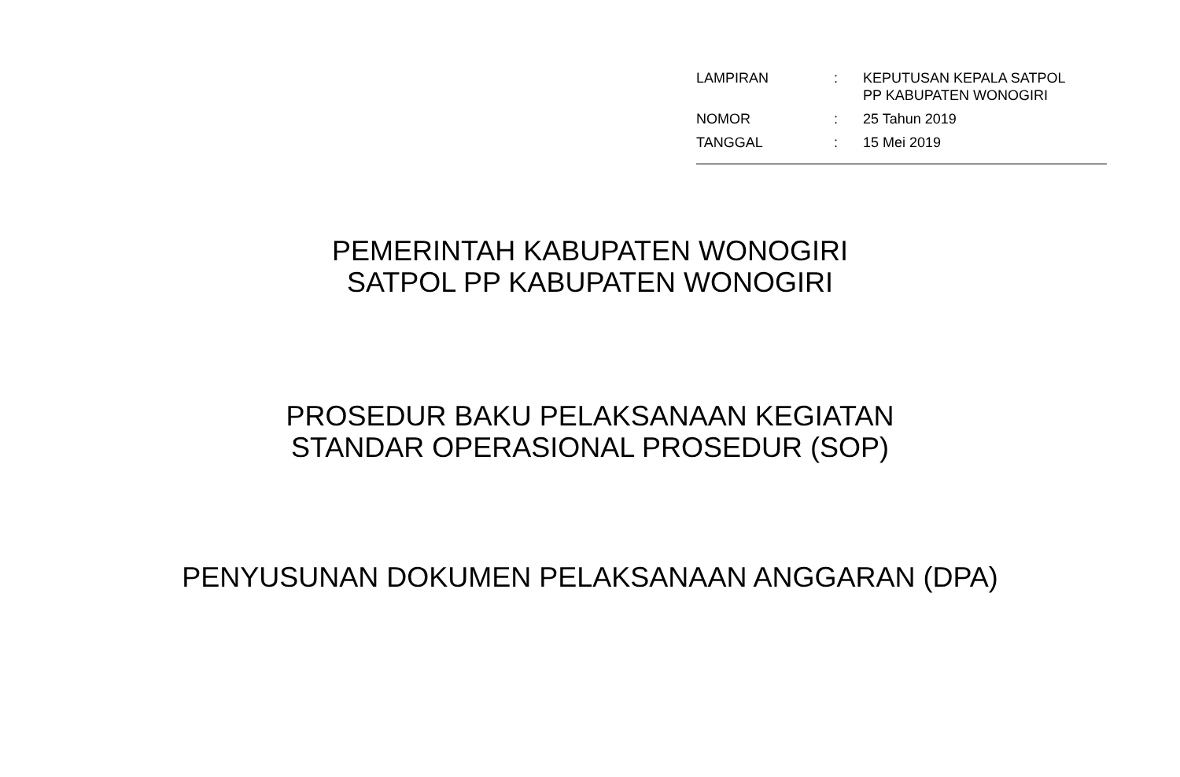| LAMPIRAN | : | KEPUTUSAN KEPALA SATPOL PP KABUPATEN WONOGIRI |
| NOMOR | : | 25 Tahun 2019 |
| TANGGAL | : | 15 Mei 2019 |
PEMERINTAH KABUPATEN WONOGIRI
SATPOL PP KABUPATEN WONOGIRI
PROSEDUR BAKU PELAKSANAAN KEGIATAN
STANDAR OPERASIONAL PROSEDUR (SOP)
PENYUSUNAN DOKUMEN PELAKSANAAN ANGGARAN (DPA)